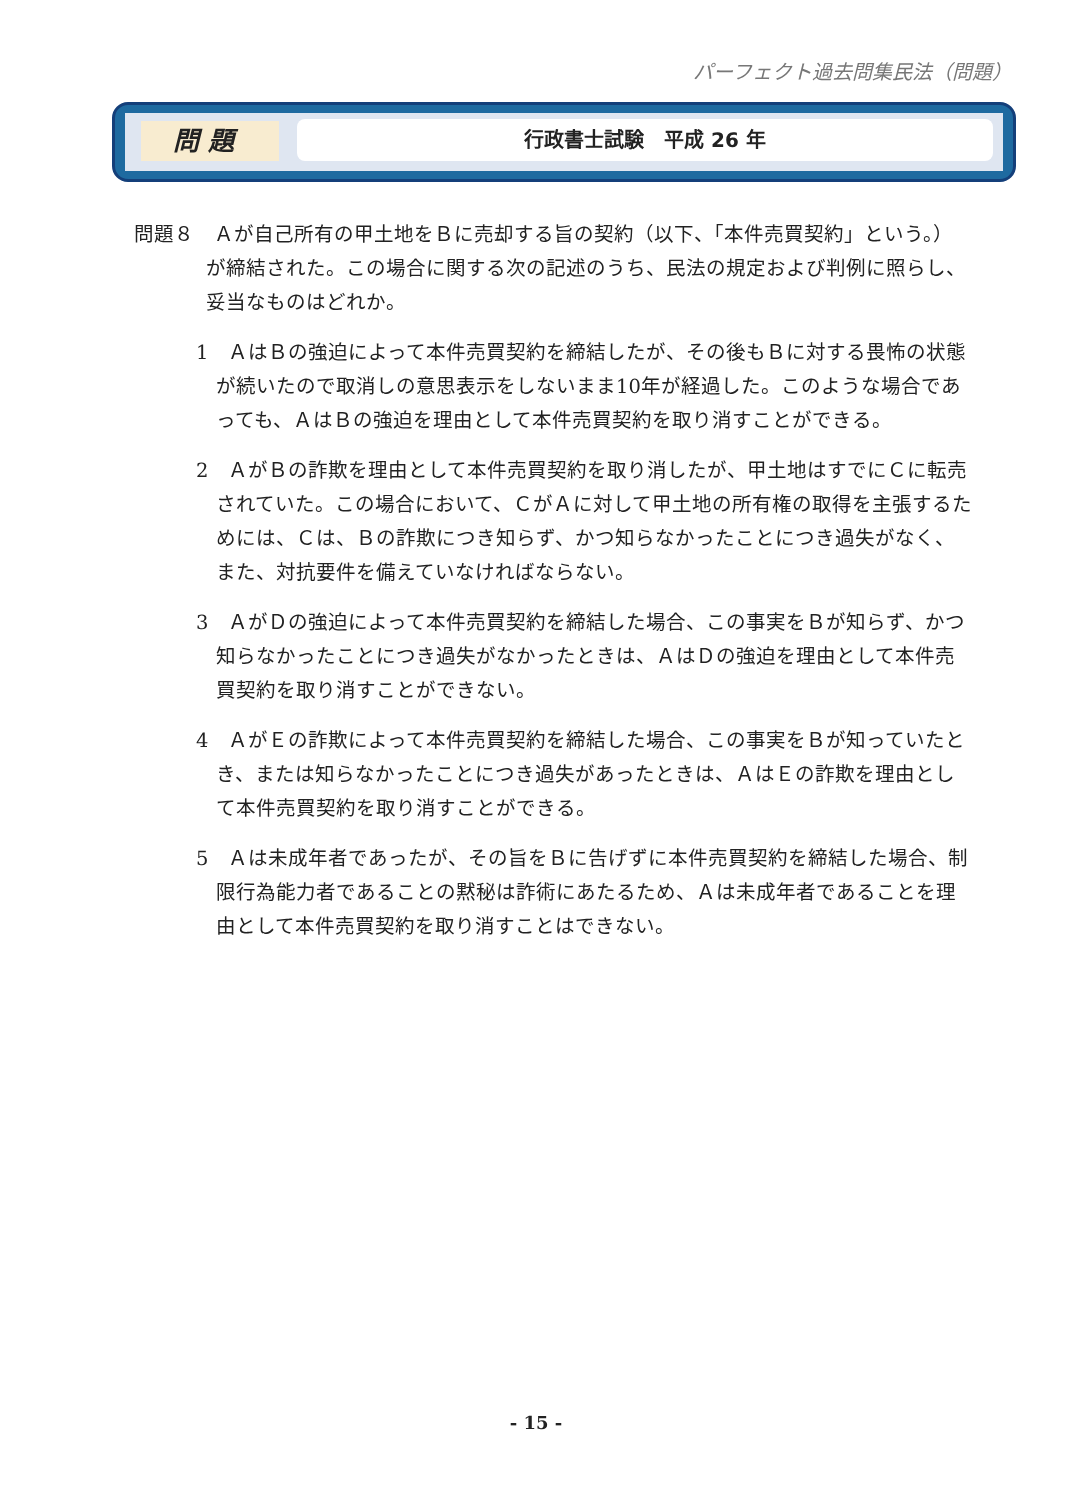パーフェクト過去問集民法（問題）
問 題 行政書士試験　平成 26 年
問題８　Ａが自己所有の甲土地をＢに売却する旨の契約（以下、「本件売買契約」という。）が締結された。この場合に関する次の記述のうち、民法の規定および判例に照らし、妥当なものはどれか。
1　ＡはＢの強迫によって本件売買契約を締結したが、その後もＢに対する畏怖の状態が続いたので取消しの意思表示をしないまま10年が経過した。このような場合であっても、ＡはＢの強迫を理由として本件売買契約を取り消すことができる。
2　ＡがＢの詐欺を理由として本件売買契約を取り消したが、甲土地はすでにＣに転売されていた。この場合において、ＣがＡに対して甲土地の所有権の取得を主張するためには、Ｃは、Ｂの詐欺につき知らず、かつ知らなかったことにつき過失がなく、また、対抗要件を備えていなければならない。
3　ＡがＤの強迫によって本件売買契約を締結した場合、この事実をＢが知らず、かつ知らなかったことにつき過失がなかったときは、ＡはＤの強迫を理由として本件売買契約を取り消すことができない。
4　ＡがＥの詐欺によって本件売買契約を締結した場合、この事実をＢが知っていたとき、または知らなかったことにつき過失があったときは、ＡはＥの詐欺を理由として本件売買契約を取り消すことができる。
5　Ａは未成年者であったが、その旨をＢに告げずに本件売買契約を締結した場合、制限行為能力者であることの黙秘は詐術にあたるため、Ａは未成年者であることを理由として本件売買契約を取り消すことはできない。
- 15 -